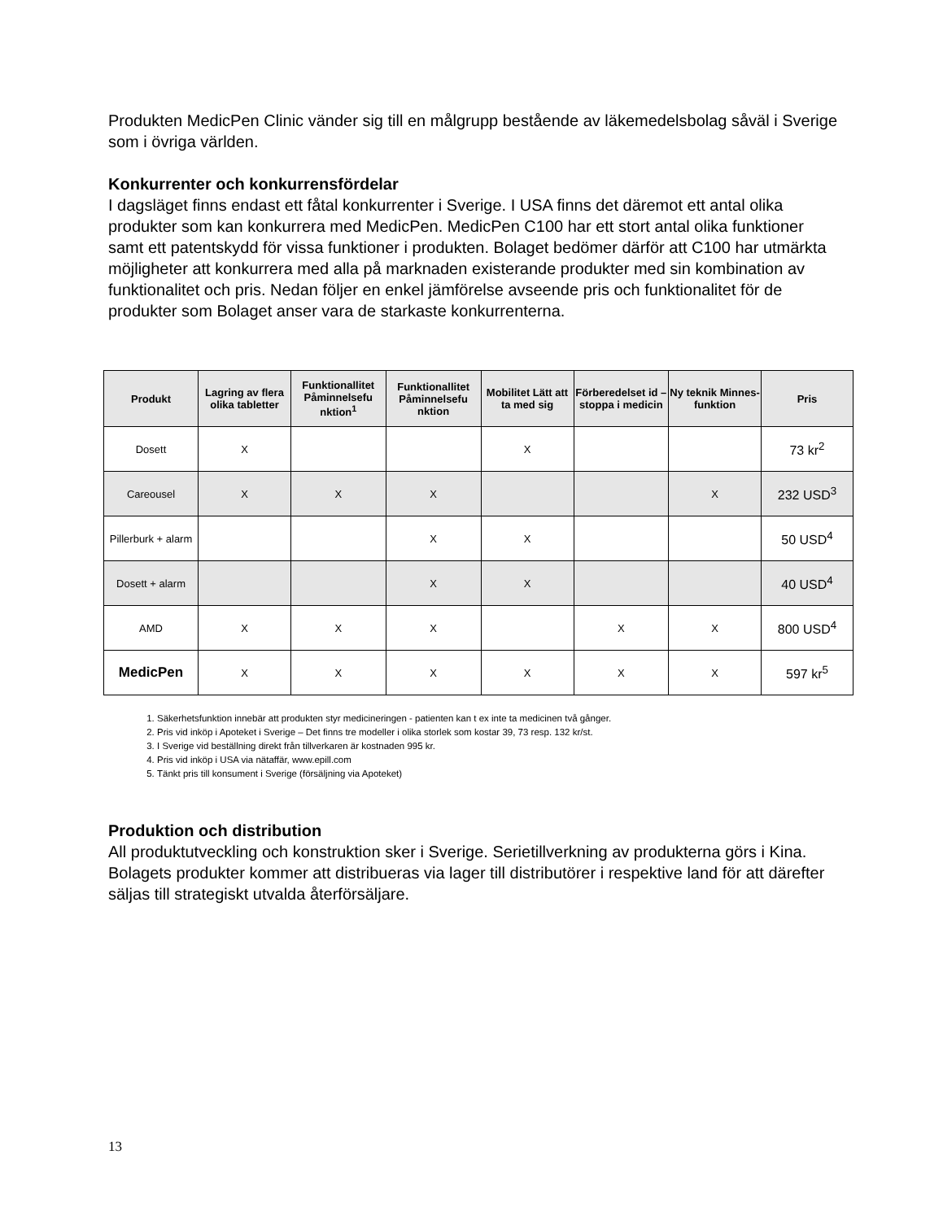Produkten MedicPen Clinic vänder sig till en målgrupp bestående av läkemedelsbolag såväl i Sverige som i övriga världen.
Konkurrenter och konkurrensfördelar
I dagsläget finns endast ett fåtal konkurrenter i Sverige. I USA finns det däremot ett antal olika produkter som kan konkurrera med MedicPen. MedicPen C100 har ett stort antal olika funktioner samt ett patentskydd för vissa funktioner i produkten. Bolaget bedömer därför att C100 har utmärkta möjligheter att konkurrera med alla på marknaden existerande produkter med sin kombination av funktionalitet och pris. Nedan följer en enkel jämförelse avseende pris och funktionalitet för de produkter som Bolaget anser vara de starkaste konkurrenterna.
| Produkt | Lagring av flera olika tabletter | Funktionallitet Påminnelsefu nktion<sup>1</sup> | Funktionallitet Påminnelsefu nktion | Mobilitet Lätt att ta med sig | Förberedelset id – stoppa i medicin | Ny teknik Minnes-funktion | Pris |
| --- | --- | --- | --- | --- | --- | --- | --- |
| Dosett | X | | | X | | | 73 kr<sup>2</sup> |
| Careousel | X | X | X | | | X | 232 USD<sup>3</sup> |
| Pillerburk + alarm | | | X | X | | | 50 USD<sup>4</sup> |
| Dosett + alarm | | | X | X | | | 40 USD<sup>4</sup> |
| AMD | X | X | X | | X | X | 800 USD<sup>4</sup> |
| MedicPen | X | X | X | X | X | X | 597 kr<sup>5</sup> |
1. Säkerhetsfunktion innebär att produkten styr medicineringen - patienten kan t ex inte ta medicinen två gånger.
2. Pris vid inköp i Apoteket i Sverige – Det finns tre modeller i olika storlek som kostar 39, 73 resp. 132 kr/st.
3. I Sverige vid beställning direkt från tillverkaren är kostnaden 995 kr.
4. Pris vid inköp i USA via nätaffär, www.epill.com
5. Tänkt pris till konsument i Sverige (försäljning via Apoteket)
Produktion och distribution
All produktutveckling och konstruktion sker i Sverige. Serietillverkning av produkterna görs i Kina. Bolagets produkter kommer att distribueras via lager till distributörer i respektive land för att därefter säljas till strategiskt utvalda återförsäljare.
13